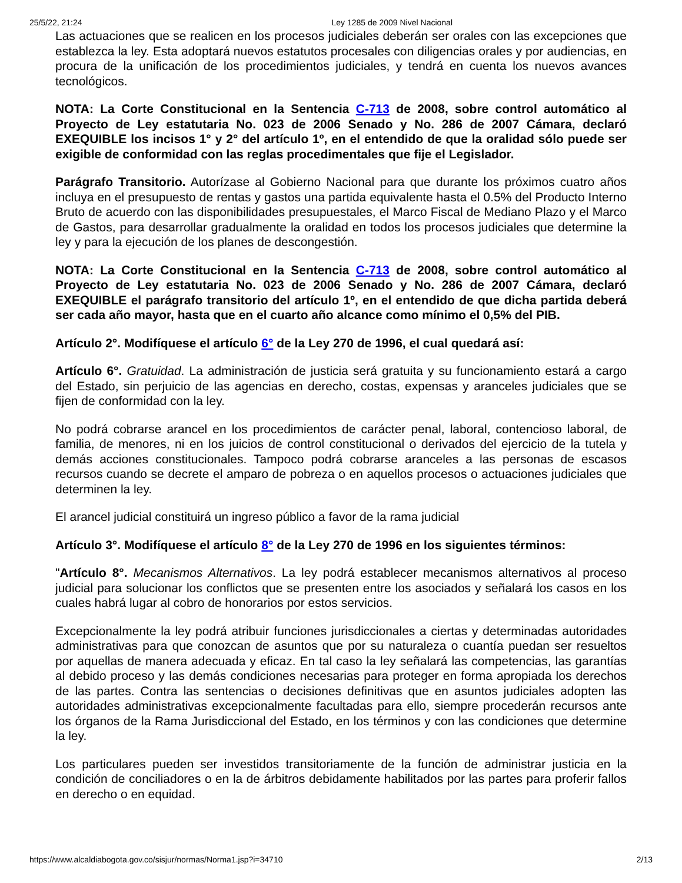25/5/22, 21:24 Ley 1285 de 2009 Nivel Nacional
Las actuaciones que se realicen en los procesos judiciales deberán ser orales con las excepciones que establezca la ley. Esta adoptará nuevos estatutos procesales con diligencias orales y por audiencias, en procura de la unificación de los procedimientos judiciales, y tendrá en cuenta los nuevos avances tecnológicos.
NOTA: La Corte Constitucional en la Sentencia C-713 de 2008, sobre control automático al Proyecto de Ley estatutaria No. 023 de 2006 Senado y No. 286 de 2007 Cámara, declaró EXEQUIBLE los incisos 1° y 2° del artículo 1º, en el entendido de que la oralidad sólo puede ser exigible de conformidad con las reglas procedimentales que fije el Legislador.
Parágrafo Transitorio. Autorízase al Gobierno Nacional para que durante los próximos cuatro años incluya en el presupuesto de rentas y gastos una partida equivalente hasta el 0.5% del Producto Interno Bruto de acuerdo con las disponibilidades presupuestales, el Marco Fiscal de Mediano Plazo y el Marco de Gastos, para desarrollar gradualmente la oralidad en todos los procesos judiciales que determine la ley y para la ejecución de los planes de descongestión.
NOTA: La Corte Constitucional en la Sentencia C-713 de 2008, sobre control automático al Proyecto de Ley estatutaria No. 023 de 2006 Senado y No. 286 de 2007 Cámara, declaró EXEQUIBLE el parágrafo transitorio del artículo 1º, en el entendido de que dicha partida deberá ser cada año mayor, hasta que en el cuarto año alcance como mínimo el 0,5% del PIB.
Artículo 2°. Modifíquese el artículo 6° de la Ley 270 de 1996, el cual quedará así:
Artículo 6°. Gratuidad. La administración de justicia será gratuita y su funcionamiento estará a cargo del Estado, sin perjuicio de las agencias en derecho, costas, expensas y aranceles judiciales que se fijen de conformidad con la ley.
No podrá cobrarse arancel en los procedimientos de carácter penal, laboral, contencioso laboral, de familia, de menores, ni en los juicios de control constitucional o derivados del ejercicio de la tutela y demás acciones constitucionales. Tampoco podrá cobrarse aranceles a las personas de escasos recursos cuando se decrete el amparo de pobreza o en aquellos procesos o actuaciones judiciales que determinen la ley.
El arancel judicial constituirá un ingreso público a favor de la rama judicial
Artículo 3°. Modifíquese el artículo 8° de la Ley 270 de 1996 en los siguientes términos:
"Artículo 8°. Mecanismos Alternativos. La ley podrá establecer mecanismos alternativos al proceso judicial para solucionar los conflictos que se presenten entre los asociados y señalará los casos en los cuales habrá lugar al cobro de honorarios por estos servicios.
Excepcionalmente la ley podrá atribuir funciones jurisdiccionales a ciertas y determinadas autoridades administrativas para que conozcan de asuntos que por su naturaleza o cuantía puedan ser resueltos por aquellas de manera adecuada y eficaz. En tal caso la ley señalará las competencias, las garantías al debido proceso y las demás condiciones necesarias para proteger en forma apropiada los derechos de las partes. Contra las sentencias o decisiones definitivas que en asuntos judiciales adopten las autoridades administrativas excepcionalmente facultadas para ello, siempre procederán recursos ante los órganos de la Rama Jurisdiccional del Estado, en los términos y con las condiciones que determine la ley.
Los particulares pueden ser investidos transitoriamente de la función de administrar justicia en la condición de conciliadores o en la de árbitros debidamente habilitados por las partes para proferir fallos en derecho o en equidad.
https://www.alcaldiabogota.gov.co/sisjur/normas/Norma1.jsp?i=34710 2/13